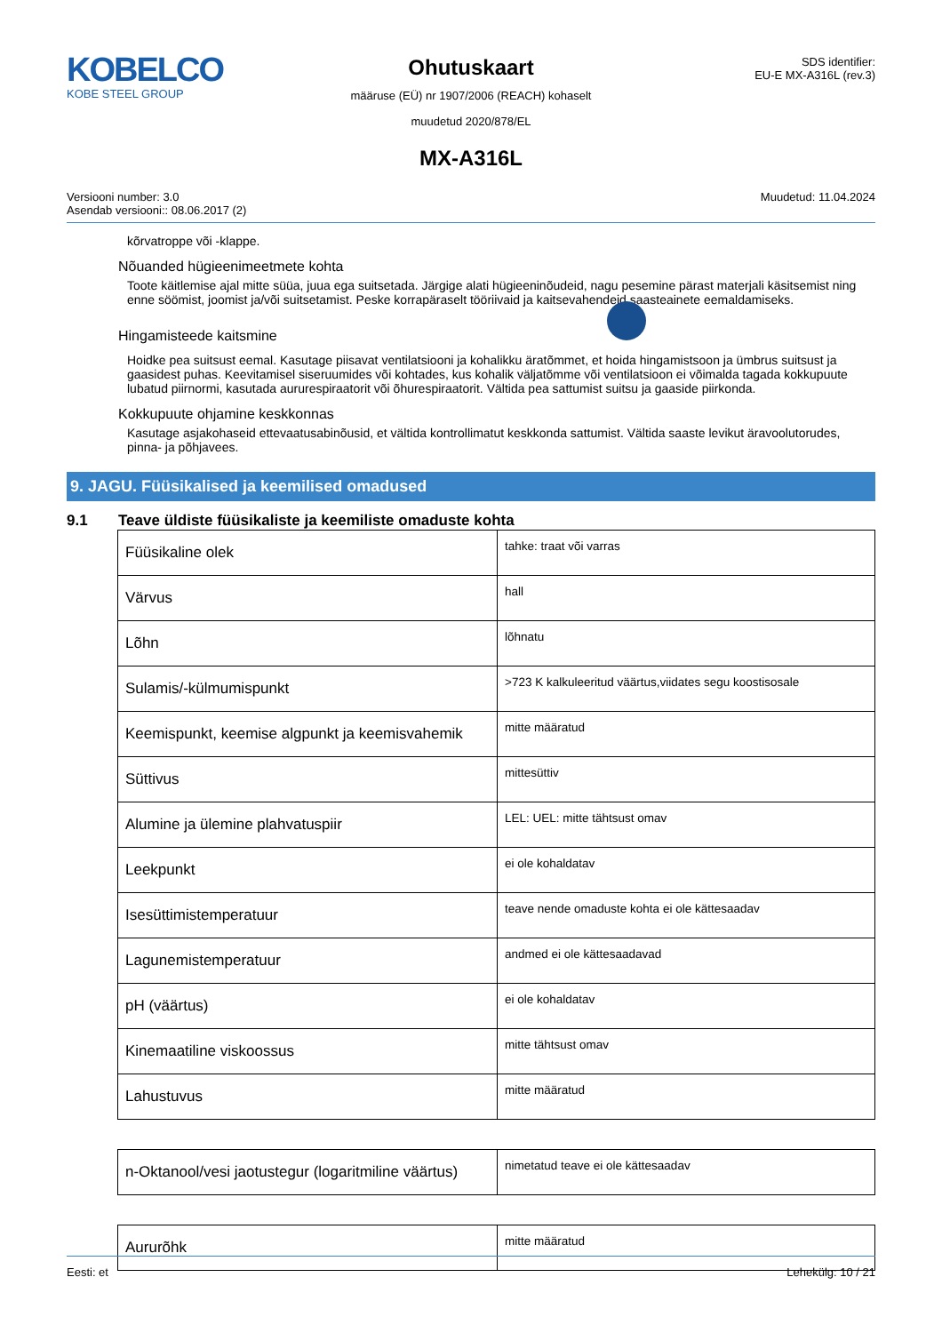KOBELCO
KOBE STEEL GROUP
Ohutuskaart
määruse (EÜ) nr 1907/2006 (REACH) kohaselt
muudetud 2020/878/EL
SDS identifier:
EU-E MX-A316L (rev.3)
MX-A316L
Versiooni number: 3.0
Asendab versiooni:: 08.06.2017 (2)
Muudetud: 11.04.2024
kõrvatroppe või -klappe.
Nõuanded hügieenimeetmete kohta
Toote käitlemise ajal mitte süüa, juua ega suitsetada. Järgige alati hügieeninõudeid, nagu pesemine pärast materjali käsitsemist ning enne söömist, joomist ja/või suitsetamist. Peske korrapäraselt tööriivaid ja kaitsevahendeid saasteainete eemaldamiseks.
Hingamisteede kaitsmine
Hoidke pea suitsust eemal. Kasutage piisavat ventilatsiooni ja kohalikku äratõmmet, et hoida hingamistsoon ja ümbrus suitsust ja gaasidest puhas. Keevitamisel siseruumides või kohtades, kus kohalik väljatõmme või ventilatsioon ei võimalda tagada kokkupuute lubatud piirnormi, kasutada aururespiraatorit või õhurespiraatorit. Vältida pea sattumist suitsu ja gaaside piirkonda.
Kokkupuute ohjamine keskkonnas
Kasutage asjakohaseid ettevaatusabinõusid, et vältida kontrollimatut keskkonda sattumist. Vältida saaste levikut äravoolutorudes, pinna- ja põhjavees.
9. JAGU. Füüsikalised ja keemilised omadused
9.1 Teave üldiste füüsikaliste ja keemiliste omaduste kohta
| Füüsikaline olek | tahke: traat või varras |
| Värvus | hall |
| Lõhn | lõhnatu |
| Sulamis/-külmumispunkt | >723 K kalkuleeritud väärtus,viidates segu koostisosale |
| Keemispunkt, keemise algpunkt ja keemisvahemik | mitte määratud |
| Süttivus | mittesüttiv |
| Alumine ja ülemine plahvatuspiir | LEL: UEL: mitte tähtsust omav |
| Leekpunkt | ei ole kohaldatav |
| Isesüttimistemperatuur | teave nende omaduste kohta ei ole kättesaadav |
| Lagunemistemperatuur | andmed ei ole kättesaadavad |
| pH (väärtus) | ei ole kohaldatav |
| Kinemaatiline viskoossus | mitte tähtsust omav |
| Lahustuvus | mitte määratud |
| n-Oktanool/vesi jaotustegur (logaritmiline väärtus) | nimetatud teave ei ole kättesaadav |
| Aururõhk | mitte määratud |
Eesti: et Lehekülg: 10 / 21